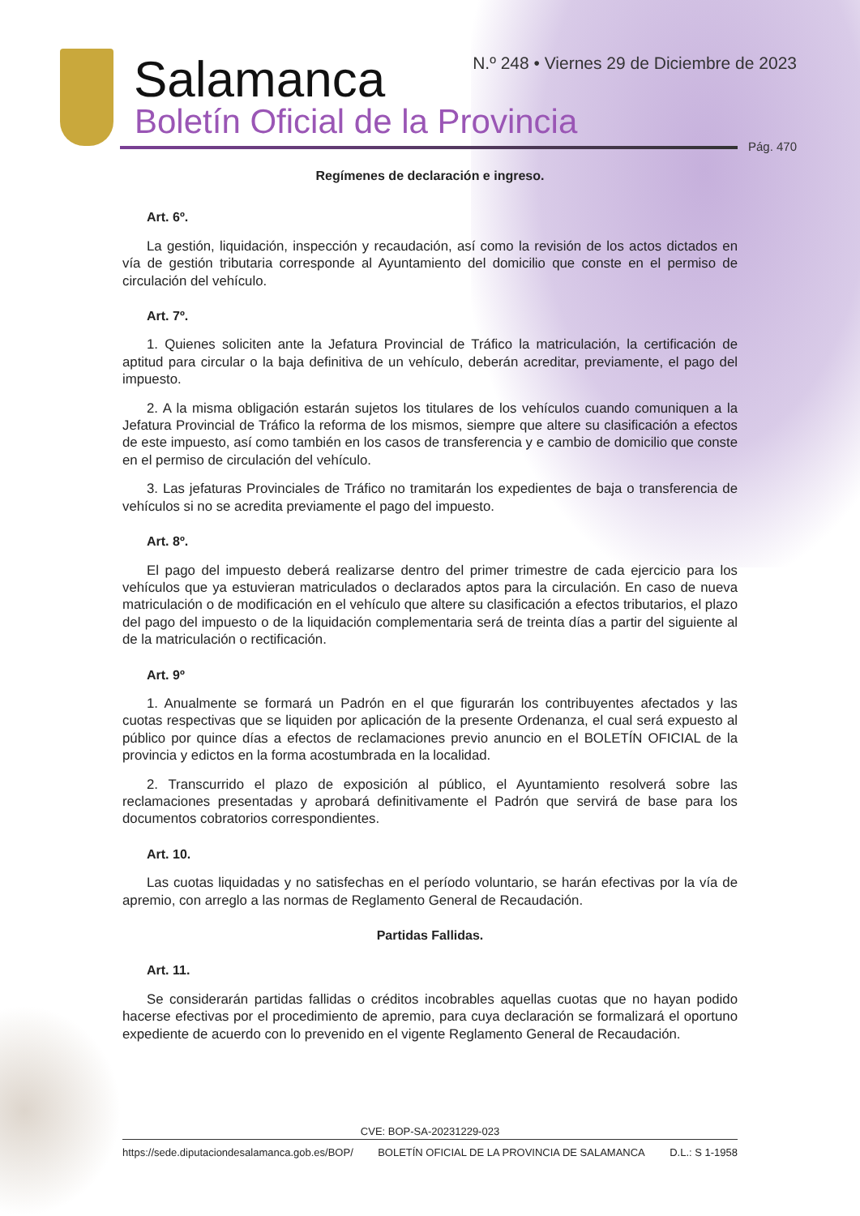Salamanca
Boletín Oficial de la Provincia
N.º 248 • Viernes 29 de Diciembre de 2023
Pág. 470
Regímenes de declaración e ingreso.
Art. 6º.
La gestión, liquidación, inspección y recaudación, así como la revisión de los actos dictados en vía de gestión tributaria corresponde al Ayuntamiento del domicilio que conste en el permiso de circulación del vehículo.
Art. 7º.
1. Quienes soliciten ante la Jefatura Provincial de Tráfico la matriculación, la certificación de aptitud para circular o la baja definitiva de un vehículo, deberán acreditar, previamente, el pago del impuesto.
2. A la misma obligación estarán sujetos los titulares de los vehículos cuando comuniquen a la Jefatura Provincial de Tráfico la reforma de los mismos, siempre que altere su clasificación a efectos de este impuesto, así como también en los casos de transferencia y e cambio de domicilio que conste en el permiso de circulación del vehículo.
3. Las jefaturas Provinciales de Tráfico no tramitarán los expedientes de baja o transferencia de vehículos si no se acredita previamente el pago del impuesto.
Art. 8º.
El pago del impuesto deberá realizarse dentro del primer trimestre de cada ejercicio para los vehículos que ya estuvieran matriculados o declarados aptos para la circulación. En caso de nueva matriculación o de modificación en el vehículo que altere su clasificación a efectos tributarios, el plazo del pago del impuesto o de la liquidación complementaria será de treinta días a partir del siguiente al de la matriculación o rectificación.
Art. 9º
1. Anualmente se formará un Padrón en el que figurarán los contribuyentes afectados y las cuotas respectivas que se liquiden por aplicación de la presente Ordenanza, el cual será expuesto al público por quince días a efectos de reclamaciones previo anuncio en el BOLETÍN OFICIAL de la provincia y edictos en la forma acostumbrada en la localidad.
2. Transcurrido el plazo de exposición al público, el Ayuntamiento resolverá sobre las reclamaciones presentadas y aprobará definitivamente el Padrón que servirá de base para los documentos cobratorios correspondientes.
Art. 10.
Las cuotas liquidadas y no satisfechas en el período voluntario, se harán efectivas por la vía de apremio, con arreglo a las normas de Reglamento General de Recaudación.
Partidas Fallidas.
Art. 11.
Se considerarán partidas fallidas o créditos incobrables aquellas cuotas que no hayan podido hacerse efectivas por el procedimiento de apremio, para cuya declaración se formalizará el oportuno expediente de acuerdo con lo prevenido en el vigente Reglamento General de Recaudación.
CVE: BOP-SA-20231229-023
https://sede.diputaciondesalamanca.gob.es/BOP/ BOLETÍN OFICIAL DE LA PROVINCIA DE SALAMANCA D.L.: S 1-1958